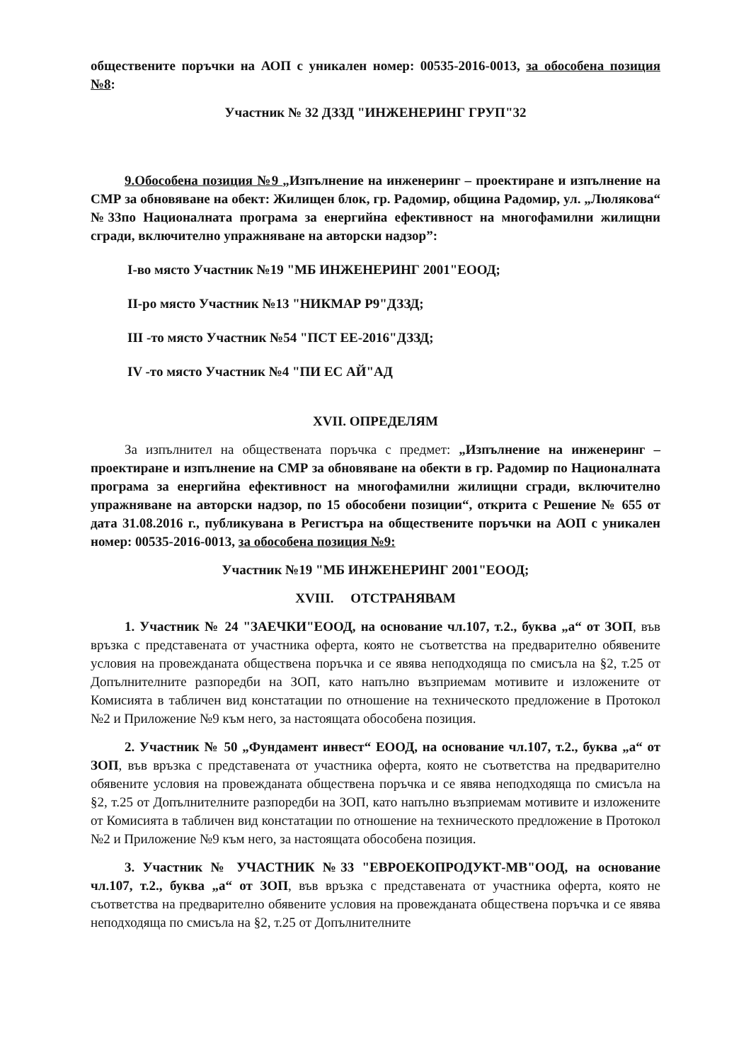обществените поръчки на АОП с уникален номер: 00535-2016-0013, за обособена позиция №8:
Участник № 32 ДЗЗД "ИНЖЕНЕРИНГ ГРУП"32
9.Обособена позиция №9 „Изпълнение на инженеринг – проектиране и изпълнение на СМР за обновяване на обект: Жилищен блок, гр. Радомир, община Радомир, ул. „Люлякова“ №33по Националната програма за енергийна ефективност на многофамилни жилищни сгради, включително упражняване на авторски надзор”:
I-во място Участник №19 "МБ ИНЖЕНЕРИНГ 2001"ЕООД;
II-ро място Участник №13 "НИКМАР Р9"ДЗЗД;
III -то място Участник №54 "ПСТ ЕЕ-2016"ДЗЗД;
IV -то място Участник №4 "ПИ ЕС АЙ"АД
XVII. ОПРЕДЕЛЯМ
За изпълнител на обществената поръчка с предмет: „Изпълнение на инженеринг – проектиране и изпълнение на СМР за обновяване на обекти в гр. Радомир по Националната програма за енергийна ефективност на многофамилни жилищни сгради, включително упражняване на авторски надзор, по 15 обособени позиции“, открита с Решение № 655 от дата 31.08.2016 г., публикувана в Регистъра на обществените поръчки на АОП с уникален номер: 00535-2016-0013, за обособена позиция №9:
Участник №19 "МБ ИНЖЕНЕРИНГ 2001"ЕООД;
XVIII. ОТСТРАНЯВАМ
1. Участник № 24 "ЗАЕЧКИ"ЕООД, на основание чл.107, т.2., буква „а“ от ЗОП, във връзка с представената от участника оферта, която не съответства на предварително обявените условия на провежданата обществена поръчка и се явява неподходяща по смисъла на §2, т.25 от Допълнителните разпоредби на ЗОП, като напълно възприемам мотивите и изложените от Комисията в табличен вид констатации по отношение на техническото предложение в Протокол №2 и Приложение №9 към него, за настоящата обособена позиция.
2. Участник № 50 „Фундамент инвест“ ЕООД, на основание чл.107, т.2., буква „а“ от ЗОП, във връзка с представената от участника оферта, която не съответства на предварително обявените условия на провежданата обществена поръчка и се явява неподходяща по смисъла на §2, т.25 от Допълнителните разпоредби на ЗОП, като напълно възприемам мотивите и изложените от Комисията в табличен вид констатации по отношение на техническото предложение в Протокол №2 и Приложение №9 към него, за настоящата обособена позиция.
3. Участник № УЧАСТНИК №33 "ЕВРОЕКОПРОДУКТ-МВ"ООД, на основание чл.107, т.2., буква „а“ от ЗОП, във връзка с представената от участника оферта, която не съответства на предварително обявените условия на провежданата обществена поръчка и се явява неподходяща по смисъла на §2, т.25 от Допълнителните